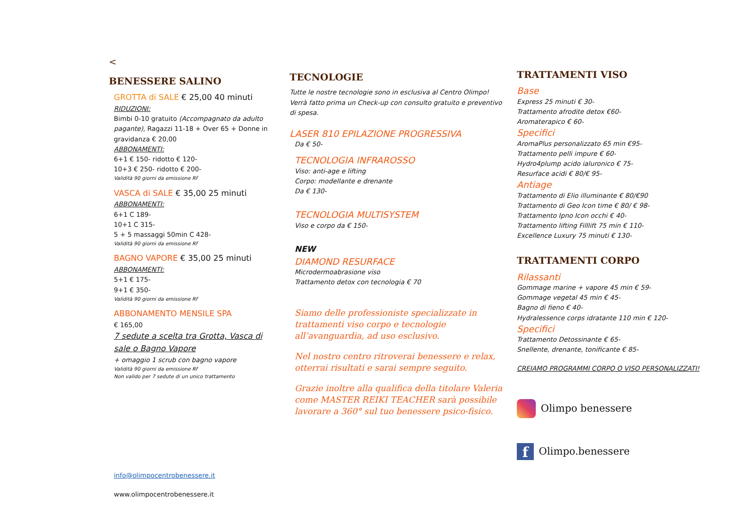<
BENESSERE SALINO
GROTTA di SALE € 25,00 40 minuti
RIDUZIONI:
Bimbi 0-10 gratuito (Accompagnato da adulto pagante), Ragazzi 11-18 + Over 65 + Donne in gravidanza € 20,00
ABBONAMENTI:
6+1 € 150- ridotto € 120-
10+3 € 250- ridotto € 200-
Validità 90 giorni da emissione Rf
VASCA di SALE € 35,00 25 minuti
ABBONAMENTI:
6+1 C 189-
10+1 C 315-
5 + 5 massaggi 50min C 428-
Validità 90 giorni da emissione Rf
BAGNO VAPORE € 35,00 25 minuti
ABBONAMENTI:
5+1 € 175-
9+1 € 350-
Validità 90 giorni da emissione Rf
ABBONAMENTO MENSILE SPA
€ 165,00
7 sedute a scelta tra Grotta, Vasca di sale o Bagno Vapore
+ omaggio 1 scrub con bagno vapore
Validità 90 giorni da emissione Rf
Non valido per 7 sedute di un unico trattamento
info@olimpocentrobenessere.it
www.olimpocentrobenessere.it
TECNOLOGIE
Tutte le nostre tecnologie sono in esclusiva al Centro Olimpo!
Verrà fatto prima un Check-up con consulto gratuito e preventivo di spesa.
LASER 810 EPILAZIONE PROGRESSIVA
Da € 50-
TECNOLOGIA INFRAROSSO
Viso: anti-age e lifting
Corpo: modellante e drenante
Da € 130-
TECNOLOGIA MULTISYSTEM
Viso e corpo da € 150-
NEW
DIAMOND RESURFACE
Microdermoabrasione viso
Trattamento detox con tecnologia € 70
Siamo delle professioniste specializzate in trattamenti viso corpo e tecnologie all’avanguardia, ad uso esclusivo.
Nel nostro centro ritroverai benessere e relax, otterrai risultati e sarai sempre seguito.
Grazie inoltre alla qualifica della titolare Valeria come MASTER REIKI TEACHER sarà possibile lavorare a 360° sul tuo benessere psico-fisico.
TRATTAMENTI VISO
Base
Express 25 minuti € 30-
Trattamento afrodite detox €60-
Aromaterapico € 60-
Specifici
AromaPlus personalizzato 65 min €95-
Trattamento pelli impure € 60-
Hydro4plump acido ialuronico € 75-
Resurface acidi € 80/€ 95-
Antiage
Trattamento di Elio illuminante € 80/€90
Trattamento di Geo Icon time € 80/ € 98-
Trattamento Ipno Icon occhi € 40-
Trattamento lifting Filllift 75 min € 110-
Excellence Luxury 75 minuti € 130-
TRATTAMENTI CORPO
Rilassanti
Gommage marine + vapore 45 min € 59-
Gommage vegetal 45 min € 45-
Bagno di fieno € 40-
Hydralessence corps idratante 110 min € 120-
Specifici
Trattamento Detossinante € 65-
Snellente, drenante, tonificante € 85-
CREIAMO PROGRAMMI CORPO O VISO PERSONALIZZATI!
Olimpo benessere
f
Olimpo.benessere